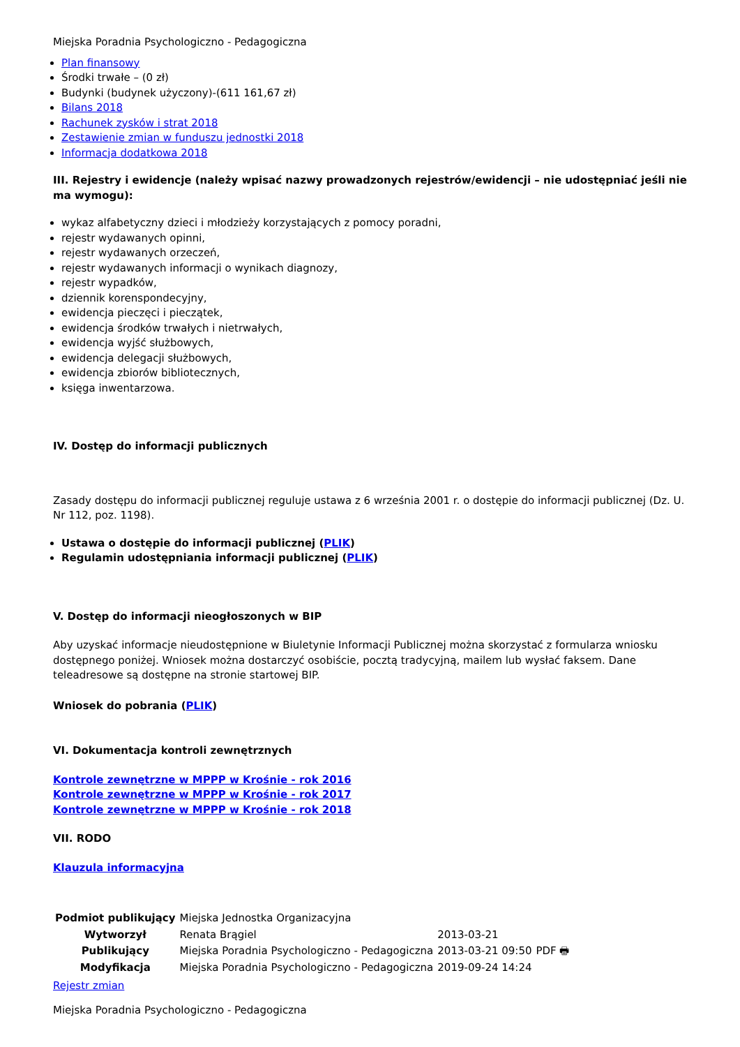Miejska Poradnia Psychologiczno - Pedagogiczna
Plan finansowy
Środki trwałe – (0 zł)
Budynki (budynek użyczony)-(611 161,67 zł)
Bilans 2018
Rachunek zysków i strat 2018
Zestawienie zmian w funduszu jednostki 2018
Informacja dodatkowa 2018
III. Rejestry i ewidencje (należy wpisać nazwy prowadzonych rejestrów/ewidencji – nie udostępniać jeśli nie ma wymogu):
wykaz alfabetyczny dzieci i młodzieży korzystających z pomocy poradni,
rejestr wydawanych opinni,
rejestr wydawanych orzeczeń,
rejestr wydawanych informacji o wynikach diagnozy,
rejestr wypadków,
dziennik korenspondecyjny,
ewidencja pieczęci i pieczątek,
ewidencja środków trwałych i nietrwałych,
ewidencja wyjść służbowych,
ewidencja delegacji służbowych,
ewidencja zbiorów bibliotecznych,
księga inwentarzowa.
IV. Dostęp do informacji publicznych
Zasady dostępu do informacji publicznej reguluje ustawa z 6 września 2001 r. o dostępie do informacji publicznej (Dz. U. Nr 112, poz. 1198).
Ustawa o dostępie do informacji publicznej (PLIK)
Regulamin udostępniania informacji publicznej (PLIK)
V. Dostęp do informacji nieogłoszonych w BIP
Aby uzyskać informacje nieudostępnione w Biuletynie Informacji Publicznej można skorzystać z formularza wniosku dostępnego poniżej. Wniosek można dostarczyć osobiście, pocztą tradycyjną, mailem lub wysłać faksem. Dane teleadresowe są dostępne na stronie startowej BIP.
Wniosek do pobrania (PLIK)
VI. Dokumentacja kontroli zewnętrznych
Kontrole zewnętrzne w MPPP w Krośnie - rok 2016
Kontrole zewnętrzne w MPPP w Krośnie - rok 2017
Kontrole zewnętrzne w MPPP w Krośnie - rok 2018
VII. RODO
Klauzula informacyjna
| Podmiot publikujący | Miejska Jednostka Organizacyjna | | |
| Wytworzył | Renata Brągiel | 2013-03-21 | PDF 🖶 |
| Publikujący | Miejska Poradnia Psychologiczno - Pedagogiczna | 2013-03-21 09:50 | |
| Modyfikacja | Miejska Poradnia Psychologiczno - Pedagogiczna | 2019-09-24 14:24 | |
Rejestr zmian
Miejska Poradnia Psychologiczno - Pedagogiczna